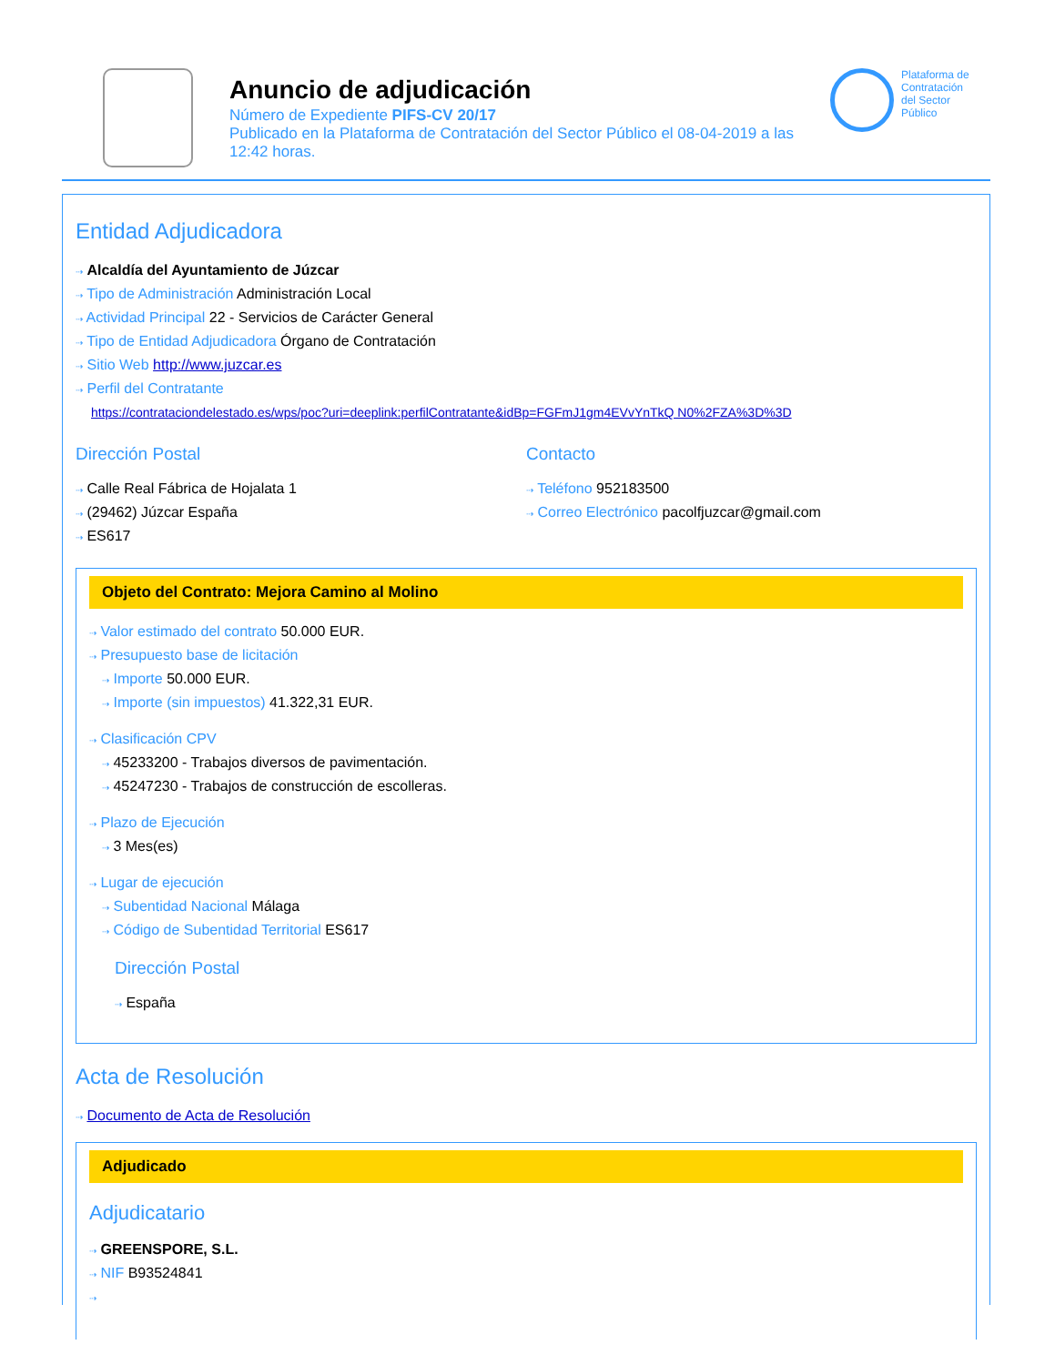Anuncio de adjudicación
Número de Expediente PIFS-CV 20/17
Publicado en la Plataforma de Contratación del Sector Público el 08-04-2019 a las 12:42 horas.
Plataforma de
Contratación
del Sector
Público
Entidad Adjudicadora
⇢ Alcaldía del Ayuntamiento de Júzcar
⇢ Tipo de Administración Administración Local
⇢ Actividad Principal 22 - Servicios de Carácter General
⇢ Tipo de Entidad Adjudicadora Órgano de Contratación
⇢ Sitio Web http://www.juzcar.es
⇢ Perfil del Contratante
https://contrataciondelestado.es/wps/poc?uri=deeplink:perfilContratante&idBp=FGFmJ1gm4EVvYnTkQ N0%2FZA%3D%3D
Dirección Postal
⇢ Calle Real Fábrica de Hojalata 1
⇢ (29462) Júzcar España
⇢ ES617
Contacto
⇢ Teléfono 952183500
⇢ Correo Electrónico pacolfjuzcar@gmail.com
Objeto del Contrato: Mejora Camino al Molino
⇢ Valor estimado del contrato 50.000 EUR.
⇢ Presupuesto base de licitación
⇢ Importe 50.000 EUR.
⇢ Importe (sin impuestos) 41.322,31 EUR.
⇢ Clasificación CPV
⇢ 45233200 - Trabajos diversos de pavimentación.
⇢ 45247230 - Trabajos de construcción de escolleras.
⇢ Plazo de Ejecución
⇢ 3 Mes(es)
⇢ Lugar de ejecución
⇢ Subentidad Nacional Málaga
⇢ Código de Subentidad Territorial ES617
Dirección Postal
⇢ España
Acta de Resolución
⇢ Documento de Acta de Resolución
Adjudicado
Adjudicatario
⇢ GREENSPORE, S.L.
⇢ NIF B93524841
⇢